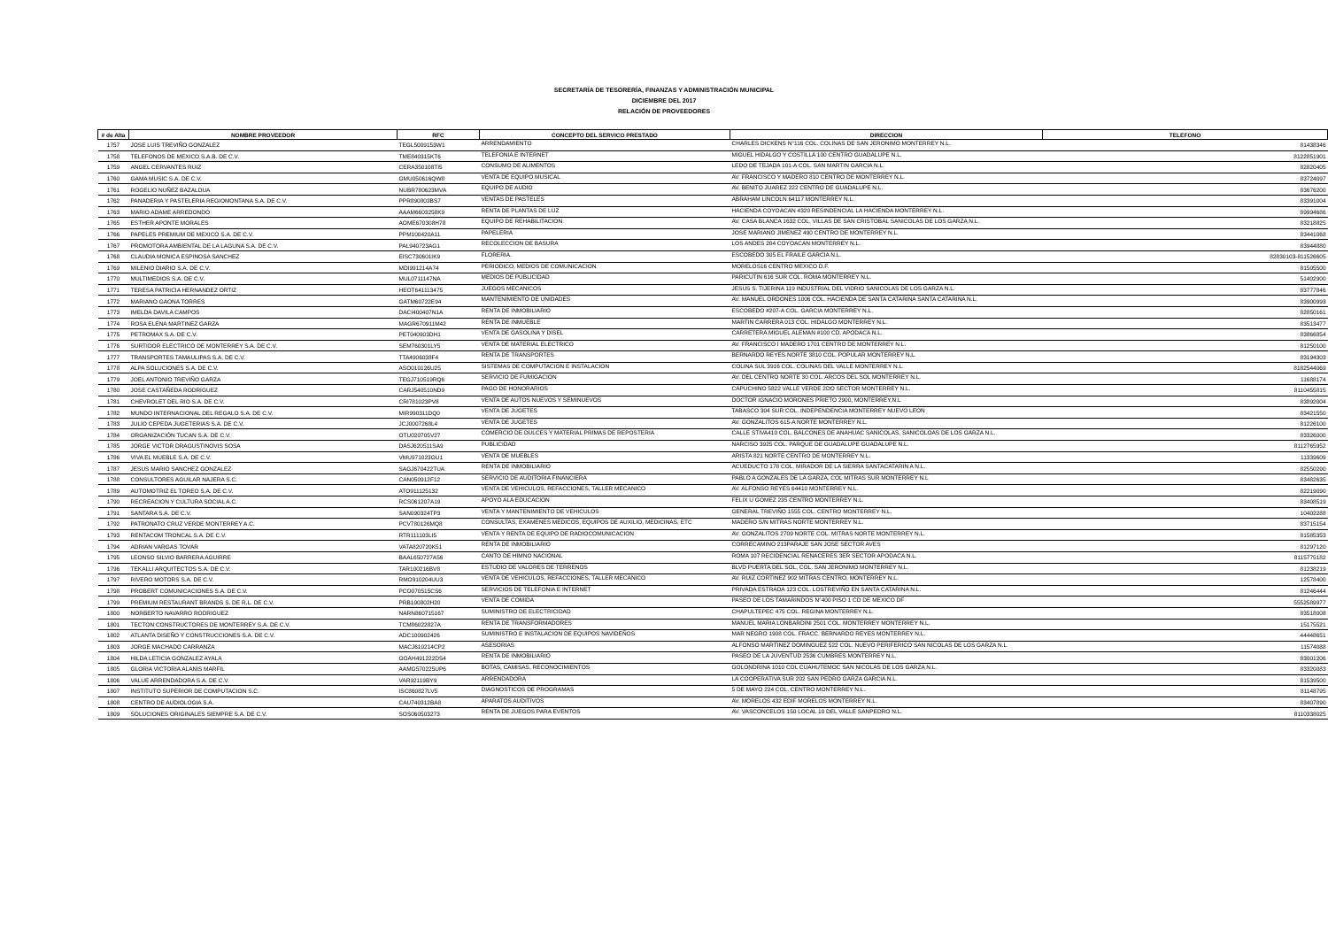SECRETARÍA DE TESORERÍA, FINANZAS Y ADMINISTRACIÓN MUNICIPAL
DICIEMBRE DEL 2017
RELACIÓN DE PROVEEDORES
| # de Alta | NOMBRE PROVEEDOR | RFC | CONCEPTO DEL SERVICO PRESTADO | DIRECCION | TELEFONO |
| --- | --- | --- | --- | --- | --- |
| 1757 | JOSE LUIS TREVIÑO GONZALEZ | TEGL5009153W1 | ARRENDAMIENTO | CHARLES DICKENS N°116 COL. COLINAS DE SAN JERONIMO MONTERREY N.L. | 81438346 |
| 1758 | TELEFONOS DE MEXICO S.A.B. DE C.V. | TME840315KT6 | TELEFONIA E INTERNET | MIGUEL HIDALGO Y COSTILLA 100 CENTRO GUADALUPE N.L. | 8122851901 |
| 1759 | ANGEL CERVANTES RUIZ | CERA350108TI5 | CONSUMO DE ALIMENTOS | LEDO DE TEJADA 101-A COL. SAN MARTIN GARCIA N.L. | 82820405 |
| 1760 | GAMA MUSIC S.A. DE C.V. | GMU050616QW8 | VENTA DE EQUIPO MUSICAL | AV. FRANCISCO Y MADERO 810 CENTRO DE MONTERREY N.L. | 83724097 |
| 1761 | ROGELIO NUÑEZ BAZALDUA | NUBR780623MVA | EQUIPO DE AUDIO | AV. BENITO JUAREZ 222 CENTRO DE GUADALUPE N.L. | 83676200 |
| 1762 | PANADERIA Y PASTELERIA REGIOMONTANA S.A. DE C.V. | PPR890803BS7 | VENTAS DE PASTELES | ABRAHAM LINCOLN 64117 MONTERREY N.L. | 83391004 |
| 1763 | MARIO ADAME ARREDONDO | AAAM6603258K9 | RENTA DE PLANTAS DE LUZ | HACIENDA COYOACAN 4320 RESINDENCIAL LA HACIENDA MONTERREY N.L. | 89994686 |
| 1765 | ESTHER APONTE MORALES | AOME670308H78 | EQUIPO DE REHABILITACION | AV. CASA BLANCA 1632 COL. VILLAS DE SAN CRISTOBAL SANICOLAS DE LOS GARZA N.L. | 83218825 |
| 1766 | PAPELES PREMIUM DE MEXICO S.A. DE C.V. | PPM100420A11 | PAPELERIA | JOSE MARIANO JIMENEZ 490 CENTRO DE MONTERREY N.L. | 83441068 |
| 1767 | PROMOTORA AMBIENTAL DE LA LAGUNA S.A. DE C.V. | PAL940723AG1 | RECOLECCION DE BASURA | LOS ANDES 204 COYOACAN MONTERREY N.L. | 83944880 |
| 1768 | CLAUDIA MONICA ESPINOSA SANCHEZ | EISC730601IK9 | FLORERIA. | ESCOBEDO 305 EL FRAILE GARCIA N.L. | 82830103-811526605 |
| 1769 | MILENIO DIARIO S.A. DE C.V. | MDI991214A74 | PERIODICO, MEDIOS DE COMUNICACION | MORELOS16 CENTRO MEXICO D.F. | 81505500 |
| 1770 | MULTIMEDIOS S.A. DE C.V. | MUL0711147NA | MEDIOS DE PUBLICIDAD | PARICUTIN 616 SUR COL. ROMA MONTERREY N.L. | 51402900 |
| 1771 | TERESA PATRICIA HERNANDEZ ORTIZ | HEOT641113475 | JUEGOS MECANICOS | JESUS S. TIJERINA 119 INDUSTRIAL DEL VIDRIO SANICOLAS DE LOS GARZA N.L. | 83777846 |
| 1772 | MARIANO GAONA TORRES | GATM60722E94 | MANTENIMIENTO DE UNIDADES | AV. MANUEL ORDONES 1006 COL. HACIENDA DE SANTA CATARINA SANTA CATARINA N.L. | 83900993 |
| 1773 | IMELDA DAVILA CAMPOS | DACI400407N1A | RENTA DE INMOBILIARIO | ESCOBEDO #207-A COL. GARCIA MONTERREY N.L. | 82850161 |
| 1774 | ROSA ELENA MARTINEZ GARZA | MAGR670911M42 | RENTA DE INMUEBLE | MARTIN CARRERA 013 COL. HIDALGO MONTERREY N.L. | 83513477 |
| 1775 | PETROMAX S.A. DE C.V. | PET040903DH1 | VENTA DE GASOLINA Y DISEL | CARRETERA MIGUEL ALEMAN #100 CD. APODACA N.L. | 83866854 |
| 1776 | SURTIDOR ELECTRICO DE MONTERREY S.A. DE C.V. | SEM760301LY5 | VENTA DE MATERIAL ELECTRICO | AV. FRANCISCO I MADERO 1701 CENTRO DE MONTERREY N.L. | 81250100 |
| 1777 | TRANSPORTES TAMAULIPAS S.A. DE C.V. | TTA4906038F4 | RENTA DE TRANSPORTES | BERNARDO REYES NORTE 3810 COL. POPULAR MONTERREY N.L. | 83194303 |
| 1778 | ALPA SOLUCIONES S.A. DE C.V. | ASO010126U25 | SISTEMAS DE COMPUTACION E INSTALACION | COLINA SUL 3916 COL. COLINAS DEL VALLE MONTERREY N.L. | 8182544069 |
| 1779 | JOEL ANTONIO TREVIÑO GARZA | TEGJ710519RQ6 | SERVICIO DE FUMIGACION | AV. DEL CENTRO NORTE 30 COL. ARCOS DEL SOL MONTERREY N.L. | 11688174 |
| 1780 | JOSE CASTAÑEDA RODRIGUEZ | CARJ540510ND9 | PAGO DE HONORARIOS | CAPUCHINO 5822 VALLE VERDE 2DO SECTOR MONTERREY N.L. | 8110455815 |
| 1781 | CHEVROLET DEL RIO S.A. DE C.V. | CRI781023PV8 | VENTA DE AUTOS NUEVOS Y SEMINUEVOS | DOCTOR IGNACIO MORONES PRIETO 2900, MONTERREY,N.L | 83892004 |
| 1782 | MUNDO INTERNACIONAL DEL REGALO S.A. DE C.V. | MIR990311DQ0 | VENTA DE JUGETES | TABASCO 304 SUR COL. INDEPENDENCIA MONTERREY NUEVO LEON | 83421550 |
| 1783 | JULIO CEPEDA JUGETERIAS S.A. DE C.V. | JCJ0007268L4 | VENTA DE JUGETES | AV. GONZALITOS 615-A NORTE MONTERREY N.L. | 81226100 |
| 1784 | ORGANIZACIÓN TUCAN S.A. DE C.V. | OTU020705V27 | COMERCIO DE DULCES Y MATERIAL PRIMAS DE REPOSTERIA | CALLE STIVA410 COL. BALCONES DE ANAHUAC SANICOLAS, SANICOLOAS DE LOS GARZA N.L. | 83326000 |
| 1785 | JORGE VICTOR DRAGUSTINOVIS SOSA | DASJ620511SA9 | PUBLICIDAD | NARCISO 3925 COL. PARQUE DE GUADALUPE GUADALUPE N.L. | 8112765952 |
| 1786 | VIVA EL MUEBLE S.A. DE C.V. | VMU971023GU1 | VENTA DE MUEBLES | ARISTA 821 NORTE CENTRO DE MONTERREY N.L. | 11339609 |
| 1787 | JESUS MARIO SANCHEZ GONZALEZ | SAGJ670422TUA | RENTA DE INMOBILIARIO | ACUEDUCTO 178 COL. MIRADOR DE LA SIERRA SANTACATARIN A N.L. | 82550290 |
| 1788 | CONSULTORES AGUILAR NAJERA S.C. | CAN050912F12 | SERVICIO DE AUDITORIA FINANCIERA | PABLO A GONZALES DE LA GARZA, COL MITRAS SUR MONTERREY N.L | 83482635 |
| 1789 | AUTOMOTRIZ EL TOREO S.A. DE C.V. | ATO911125132 | VENTA DE VEHICULOS, REFACCIONES, TALLER MECANICO | AV. ALFONSO REYES 64410 MONTERREY N.L. | 82219090 |
| 1790 | RECREACION Y CULTURA SOCIAL A.C. | RCS061207A19 | APOYO ALA EDUCACION | FELIX U GOMEZ 235 CENTRO MONTERREY N.L. | 83408519 |
| 1791 | SANTARA S.A. DE C.V. | SAN090324TP3 | VENTA Y MANTENIMIENTO DE VEHICULOS | GENERAL TREVIÑO 1555 COL. CENTRO MONTERREY N.L. | 10402288 |
| 1792 | PATRONATO CRUZ VERDE MONTERREY A.C. | PCV780126MQ8 | CONSULTAS, EXAMENES MEDICOS, EQUIPOS DE AUXILIO, MEDICINAS, ETC | MADERO S/N MITRAS NORTE MONTERREY N.L. | 83715154 |
| 1793 | RENTACOM TRONCAL S.A. DE C.V. | RTR111103LI5 | VENTA Y RENTA DE EQUIPO DE RADIOCOMUNICACION | AV. GONZALITOS 2709 NORTE COL. MITRAS NORTE MONTERREY N.L. | 81585353 |
| 1794 | ADRIAN VARGAS TOVAR | VATA820720K51 | RENTA DE INMOBILIARIO | CORRECAMINO 213PARAJE SAN JOSE SECTOR AVES | 81297120 |
| 1795 | LEONSO SILVIO BARRERA AGUIRRE | BAAL650727A56 | CANTO DE HIMNO NACIONAL | ROMA 107 RECIDENCIAL RENACERES 3ER SECTOR APODACA N.L. | 8115775182 |
| 1796 | TEKALLI ARQUITECTOS S.A. DE C.V. | TAR100216BV8 | ESTUDIO DE VALORES DE TERRENOS | BLVD PUERTA DEL SOL, COL. SAN JERONIMO MONTERREY N.L. | 81238219 |
| 1797 | RIVERO MOTORS S.A. DE C.V. | RMO910204UU3 | VENTA DE VEHICULOS, REFACCIONES, TALLER MECANICO | AV. RUIZ CORTINEZ 902 MITRAS CENTRO, MONTERREY N.L. | 12578400 |
| 1798 | PROBERT COMUNICACIONES S.A. DE C.V. | PCO070515CS6 | SERVICIOS DE TELEFONIA E INTERNET | PRIVADA ESTRADA 123 COL. LOSTREVIÑO EN SANTA CATARINA N.L. | 81246444 |
| 1799 | PREMIUM RESTAURANT BRANDS S. DE R.L. DE C.V. | PRB100802H20 | VENTA DE COMIDA | PASEO DE LOS TAMARINDOS N°400 PISO 1 CD DE MEXICO DF | 5552589977 |
| 1800 | NORBERTO NAVARRO RODRIGUEZ | NARN860715167 | SUMINISTRO DE ELECTRICIDAD | CHAPULTEPEC 475 COL. REGINA MONTERREY N.L. | 83518008 |
| 1801 | TECTON CONSTRUCTORES DE MONTERREY S.A. DE C.V. | TCM86022827A | RENTA DE TRANSFORMADORES | MANUEL MARIA LONBARDINI 2501 COL. MONTERREY MONTERREY N.L. | 15175521 |
| 1802 | ATLANTA DISEÑO Y CONSTRUCCIONES S.A. DE C.V. | ADC100902426 | SUMINISTRO E INSTALACION DE EQUIPOS NAVIDEÑOS | MAR NEGRO 1908 COL. FRACC. BERNARDO REYES MONTERREY N.L. | 44448651 |
| 1803 | JORGE MACHADO CARRANZA | MACJ610214CP2 | ASESORIAS | ALFONSO MARTINEZ DOMINGUEZ 522 COL. NUEVO PERIFERICO SAN NICOLAS DE LOS GARZA N.L | 11574088 |
| 1804 | HILDA LETICIA GONZALEZ AYALA | GOAH491222DS4 | RENTA DE INMOBILIARIO | PASEO DE LA JUVENTUD 2536 CUMBRES MONTERREY N.L. | 83001206 |
| 1805 | GLORIA VICTORIA ALANIS MARFIL | AAMG570225UP6 | BOTAS, CAMISAS, RECONOCIMIENTOS | GOLONDRINA 1010 COL CUAHUTEMOC SAN NICOLAS DE LOS GARZA N.L. | 83320083 |
| 1806 | VALUE ARRENDADORA S.A. DE C.V. | VAR92119BY9 | ARRENDADORA | LA COOPERATIVA SUR 202 SAN PEDRO GARZA GARCIA N.L. | 81539500 |
| 1807 | INSTITUTO SUPERIOR DE COMPUTACION S.C. | ISC860827LV5 | DIAGNOSTICOS DE PROGRAMAS | 5 DE MAYO 224 COL. CENTRO MONTERREY N.L. | 81148795 |
| 1808 | CENTRO DE AUDIOLOGIA S.A. | CAU740312BA8 | APARATOS AUDITIVOS | AV. MORELOS 432 EDIF MORELOS MONTERREY N.L. | 83407890 |
| 1809 | SOLUCIONES ORIGINALES SIEMPRE S.A. DE C.V. | SOS060503273 | RENTA DE JUEGOS PARA EVENTOS | AV. VASCONCELOS 150 LOCAL 10 DEL VALLE SANPEDRO N.L. | 8110338025 |